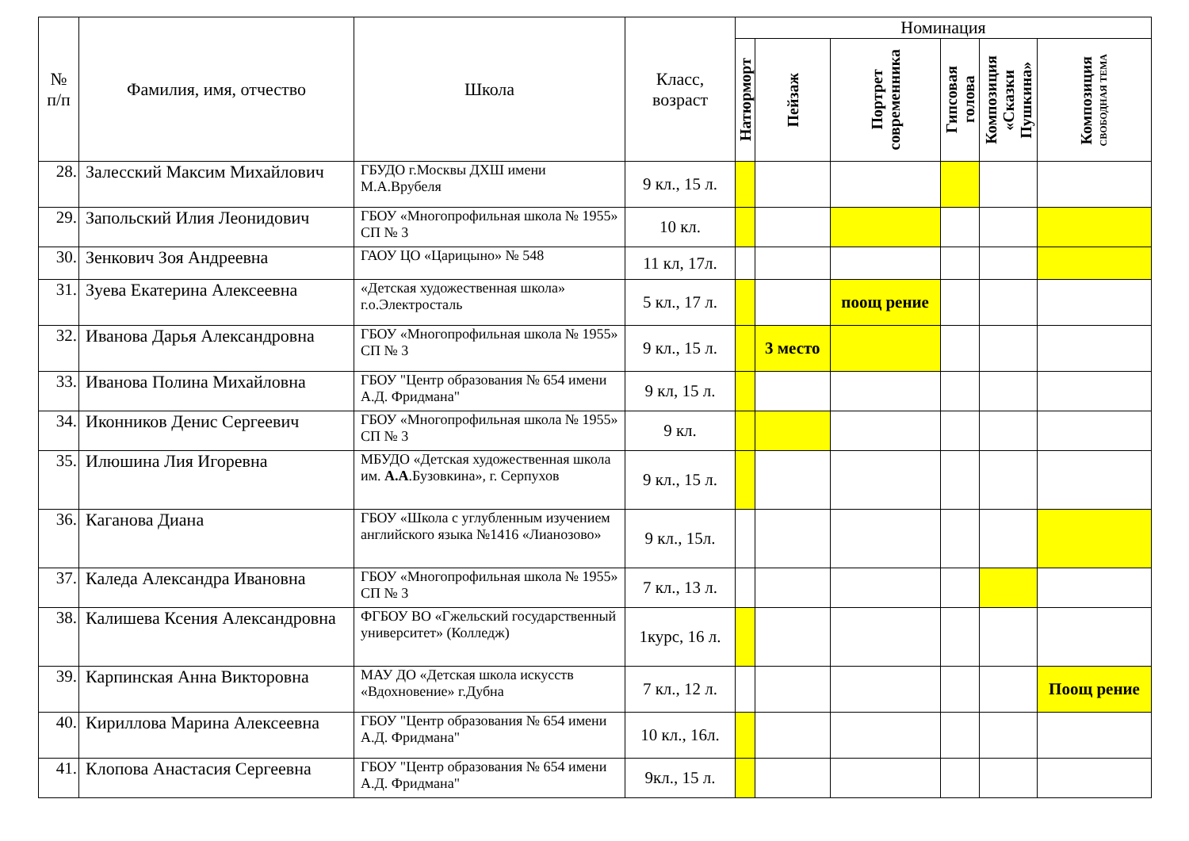| № п/п | Фамилия, имя, отчество | Школа | Класс, возраст | Номинация | | | | | |
| --- | --- | --- | --- | --- | --- | --- | --- | --- | --- |
| | | | | Натюрморт | Пейзаж | Портрет современника | Гипсовая голова | Композиция «Сказки Пушкина» | Композиция СВОБОДНАЯ ТЕМА |
| 28. | Залесский Максим Михайлович | ГБУДО г.Москвы ДХШ имени М.А.Врубеля | 9 кл., 15 л. | | | | | | |
| 29. | Запольский Илия Леонидович | ГБОУ «Многопрофильная школа № 1955» СП № 3 | 10 кл. | | | | | | |
| 30. | Зенкович Зоя Андреевна | ГАОУ ЦО «Царицыно» № 548 | 11 кл, 17л. | | | | | | |
| 31. | Зуева Екатерина Алексеевна | «Детская художественная школа» г.о.Электросталь | 5 кл., 17 л. | | | поощ рение | | | |
| 32. | Иванова Дарья Александровна | ГБОУ «Многопрофильная школа № 1955» СП № 3 | 9 кл., 15 л. | | 3 место | | | | |
| 33. | Иванова Полина Михайловна | ГБОУ "Центр образования № 654 имени А.Д. Фридмана" | 9 кл, 15 л. | | | | | | |
| 34. | Иконников Денис Сергеевич | ГБОУ «Многопрофильная школа № 1955» СП № 3 | 9 кл. | | | | | | |
| 35. | Илюшина Лия Игоревна | МБУДО «Детская художественная школа им. А.А .Бузовкина», г. Серпухов | 9 кл., 15 л. | | | | | | |
| 36. | Каганова Диана | ГБОУ «Школа с углубленным изучением английского языка №1416 «Лианозово» | 9 кл., 15л. | | | | | | |
| 37. | Каледа Александра Ивановна | ГБОУ «Многопрофильная школа № 1955» СП № 3 | 7 кл., 13 л. | | | | | | |
| 38. | Калишева Ксения Александровна | ФГБОУ ВО «Гжельский государственный университет» (Колледж) | 1курс, 16 л. | | | | | | |
| 39. | Карпинская Анна Викторовна | МАУ ДО «Детская школа искусств «Вдохновение» г.Дубна | 7 кл., 12 л. | | | | | | Поощ рение |
| 40. | Кириллова Марина Алексеевна | ГБОУ "Центр образования № 654 имени А.Д. Фридмана" | 10 кл., 16л. | | | | | | |
| 41. | Клопова Анастасия Сергеевна | ГБОУ "Центр образования № 654 имени А.Д. Фридмана" | 9кл., 15 л. | | | | | | |